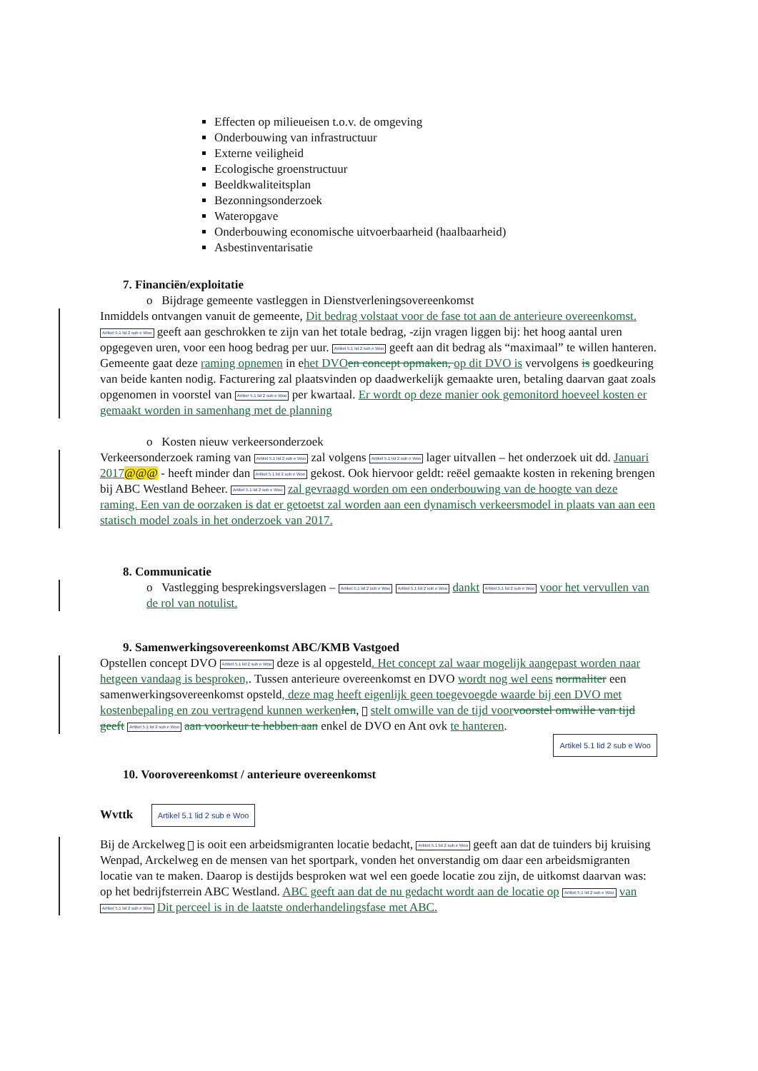Effecten op milieueisen t.o.v. de omgeving
Onderbouwing van infrastructuur
Externe veiligheid
Ecologische groenstructuur
Beeldkwaliteitsplan
Bezonningsonderzoek
Wateropgave
Onderbouwing economische uitvoerbaarheid (haalbaarheid)
Asbestinventarisatie
7. Financiën/exploitatie
o Bijdrage gemeente vastleggen in Dienstverleningsovereenkomst
Inmiddels ontvangen vanuit de gemeente, Dit bedrag volstaat voor de fase tot aan de anterieure overeenkomst. Artikel 5.1 lid 2 sub e Woo geeft aan geschrokken te zijn van het totale bedrag, -zijn vragen liggen bij: het hoog aantal uren opgegeven uren, voor een hoog bedrag per uur. Artikel 5.1 lid 2 sub e Woo geeft aan dit bedrag als “maximaal” te willen hanteren. Gemeente gaat deze raming opnemen in ehet DVO en concept opmaken, op dit DVO is vervolgens is goedkeuring van beide kanten nodig. Facturering zal plaatsvinden op daadwerkelijk gemaakte uren, betaling daarvan gaat zoals opgenomen in voorstel van Artikel 5.1 lid 2 sub e Woo per kwartaal. Er wordt op deze manier ook gemonitord hoeveel kosten er gemaakt worden in samenhang met de planning
o Kosten nieuw verkeersonderzoek
Verkeersonderzoek raming van Artikel 5.1 lid 2 sub e Woo zal volgens Artikel 5.1 lid 2 sub e Woo lager uitvallen – het onderzoek uit dd. Januari 2017@@@ - heeft minder dan Artikel 5.1 lid 2 sub e Woo gekost. Ook hiervoor geldt: reëel gemaakte kosten in rekening brengen bij ABC Westland Beheer. Artikel 5.1 lid 2 sub e Woo zal gevraagd worden om een onderbouwing van de hoogte van deze raming. Een van de oorzaken is dat er getoetst zal worden aan een dynamisch verkeersmodel in plaats van aan een statisch model zoals in het onderzoek van 2017.
8. Communicatie
o Vastlegging besprekingsverslagen – Artikel 5.1 lid 2 sub e Woo Artikel 5.1 lid 2 sub e Woo dankt Artikel 5.1 lid 2 sub e Woo voor het vervullen van de rol van notulist.
9. Samenwerkingsovereenkomst ABC/KMB Vastgoed
Opstellen concept DVO Artikel 5.1 lid 2 sub e Woo deze is al opgesteld. Het concept zal waar mogelijk aangepast worden naar hetgeen vandaag is besproken,. Tussen anterieure overeenkomst en DVO wordt nog wel eens normaliter een samenwerkingsovereenkomst opsteld, deze mag heeft eigenlijk geen toegevoegde waarde bij een DVO met kostenbepaling en zou vertragend kunnen werken len, stelt omwille van de tijd voor voorstel omwille van tijd geeft Artikel 5.1 lid 2 sub e Woo aan voorkeur te hebben aan enkel de DVO en Ant ovk te hanteren.
Artikel 5.1 lid 2 sub e Woo
10. Voorovereenkomst / anterieure overeenkomst
Wvttk Artikel 5.1 lid 2 sub e Woo
Bij de Arckelweg is ooit een arbeidsmigranten locatie bedacht, Artikel 5.1 lid 2 sub e Woo geeft aan dat de tuinders bij kruising Wenpad, Arckelweg en de mensen van het sportpark, vonden het onverstandig om daar een arbeidsmigranten locatie van te maken. Daarop is destijds besproken wat wel een goede locatie zou zijn, de uitkomst daarvan was: op het bedrijfsterrein ABC Westland. ABC geeft aan dat de nu gedacht wordt aan de locatie op Artikel 5.1 lid 2 sub e Woo van Artikel 5.1 lid 2 sub e Woo Dit perceel is in de laatste onderhandelingsfase met ABC.